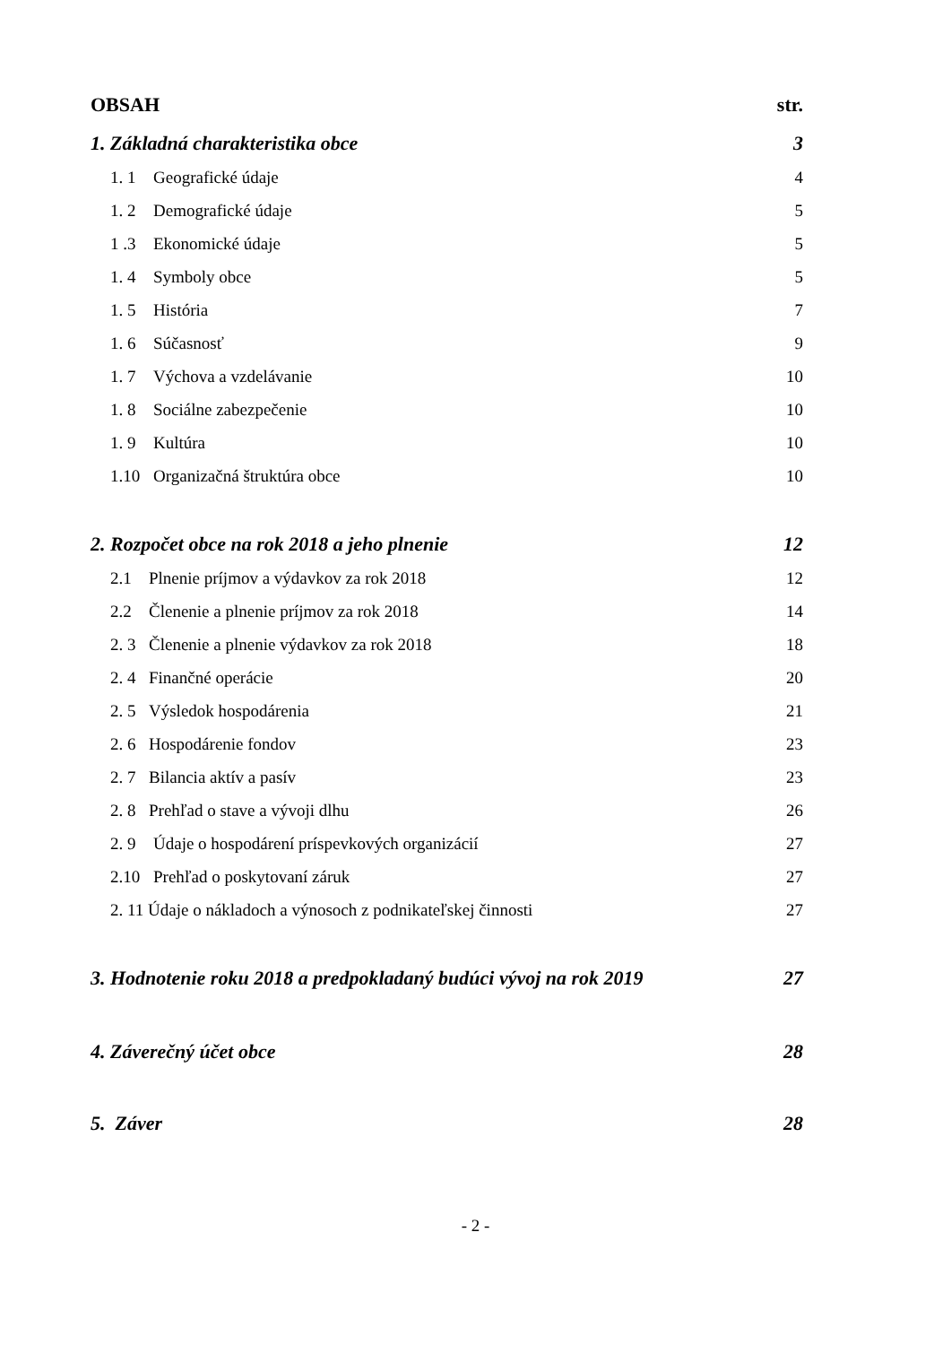OBSAH str.
1. Základná charakteristika obce 3
1. 1 Geografické údaje 4
1. 2 Demografické údaje 5
1 .3 Ekonomické údaje 5
1. 4 Symboly obce 5
1. 5 História 7
1. 6 Súčasnosť 9
1. 7 Výchova a vzdelávanie 10
1. 8 Sociálne zabezpečenie 10
1. 9 Kultúra 10
1.10 Organizačná štruktúra obce 10
2. Rozpočet obce na rok 2018 a jeho plnenie 12
2.1 Plnenie príjmov a výdavkov za rok 2018 12
2.2 Členenie a plnenie príjmov za rok 2018 14
2. 3 Členenie a plnenie výdavkov za rok 2018 18
2. 4 Finančné operácie 20
2. 5 Výsledok hospodárenia 21
2. 6 Hospodárenie fondov 23
2. 7 Bilancia aktív a pasív 23
2. 8 Prehľad o stave a vývoji dlhu 26
2. 9 Údaje o hospodárení príspevkových organizácií 27
2.10 Prehľad o poskytovaní záruk 27
2. 11 Údaje o nákladoch a výnosoch z podnikateľskej činnosti 27
3. Hodnotenie roku 2018 a predpokladaný budúci vývoj na rok 2019 27
4. Záverečný účet obce 28
5. Záver 28
- 2 -